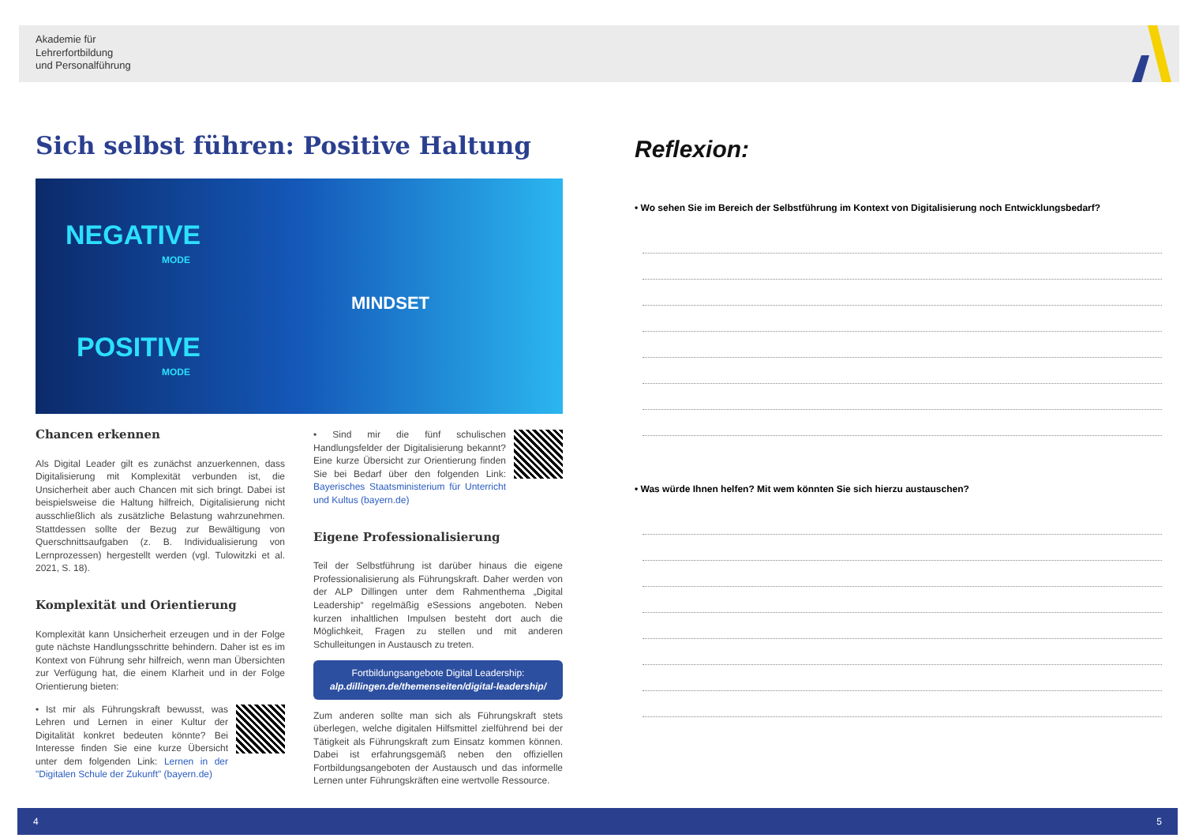Akademie für
Lehrerfortbildung
und Personalführung
Sich selbst führen: Positive Haltung
NEGATIVE
MODE
MINDSET
POSITIVE
MODE
Chancen erkennen
Als Digital Leader gilt es zunächst anzuerkennen, dass Digitalisierung mit Komplexität verbunden ist, die Unsicherheit aber auch Chancen mit sich bringt. Dabei ist beispielsweise die Haltung hilfreich, Digitalisierung nicht ausschließlich als zusätzliche Belastung wahrzunehmen. Stattdessen sollte der Bezug zur Bewältigung von Querschnittsaufgaben (z. B. Individualisierung von Lernprozessen) hergestellt werden (vgl. Tulowitzki et al. 2021, S. 18).
Komplexität und Orientierung
Komplexität kann Unsicherheit erzeugen und in der Folge gute nächste Handlungsschritte behindern. Daher ist es im Kontext von Führung sehr hilfreich, wenn man Übersichten zur Verfügung hat, die einem Klarheit und in der Folge Orientierung bieten:
• Ist mir als Führungskraft bewusst, was Lehren und Lernen in einer Kultur der Digitalität konkret bedeuten könnte? Bei Interesse finden Sie eine kurze Übersicht unter dem folgenden Link: Lernen in der "Digitalen Schule der Zukunft" (bayern.de)
• Sind mir die fünf schulischen Handlungsfelder der Digitalisierung bekannt? Eine kurze Übersicht zur Orientierung finden Sie bei Bedarf über den folgenden Link: Bayerisches Staatsministerium für Unterricht und Kultus (bayern.de)
Eigene Professionalisierung
Teil der Selbstführung ist darüber hinaus die eigene Professionalisierung als Führungskraft. Daher werden von der ALP Dillingen unter dem Rahmenthema „Digital Leadership“ regelmäßig eSessions angeboten. Neben kurzen inhaltlichen Impulsen besteht dort auch die Möglichkeit, Fragen zu stellen und mit anderen Schulleitungen in Austausch zu treten.
Fortbildungsangebote Digital Leadership:
alp.dillingen.de/themenseiten/digital-leadership/
Zum anderen sollte man sich als Führungskraft stets überlegen, welche digitalen Hilfsmittel zielführend bei der Tätigkeit als Führungskraft zum Einsatz kommen können. Dabei ist erfahrungsgemäß neben den offiziellen Fortbildungsangeboten der Austausch und das informelle Lernen unter Führungskräften eine wertvolle Ressource.
Reflexion:
• Wo sehen Sie im Bereich der Selbstführung im Kontext von Digitalisierung noch Entwicklungsbedarf?
• Was würde Ihnen helfen? Mit wem könnten Sie sich hierzu austauschen?
4 5